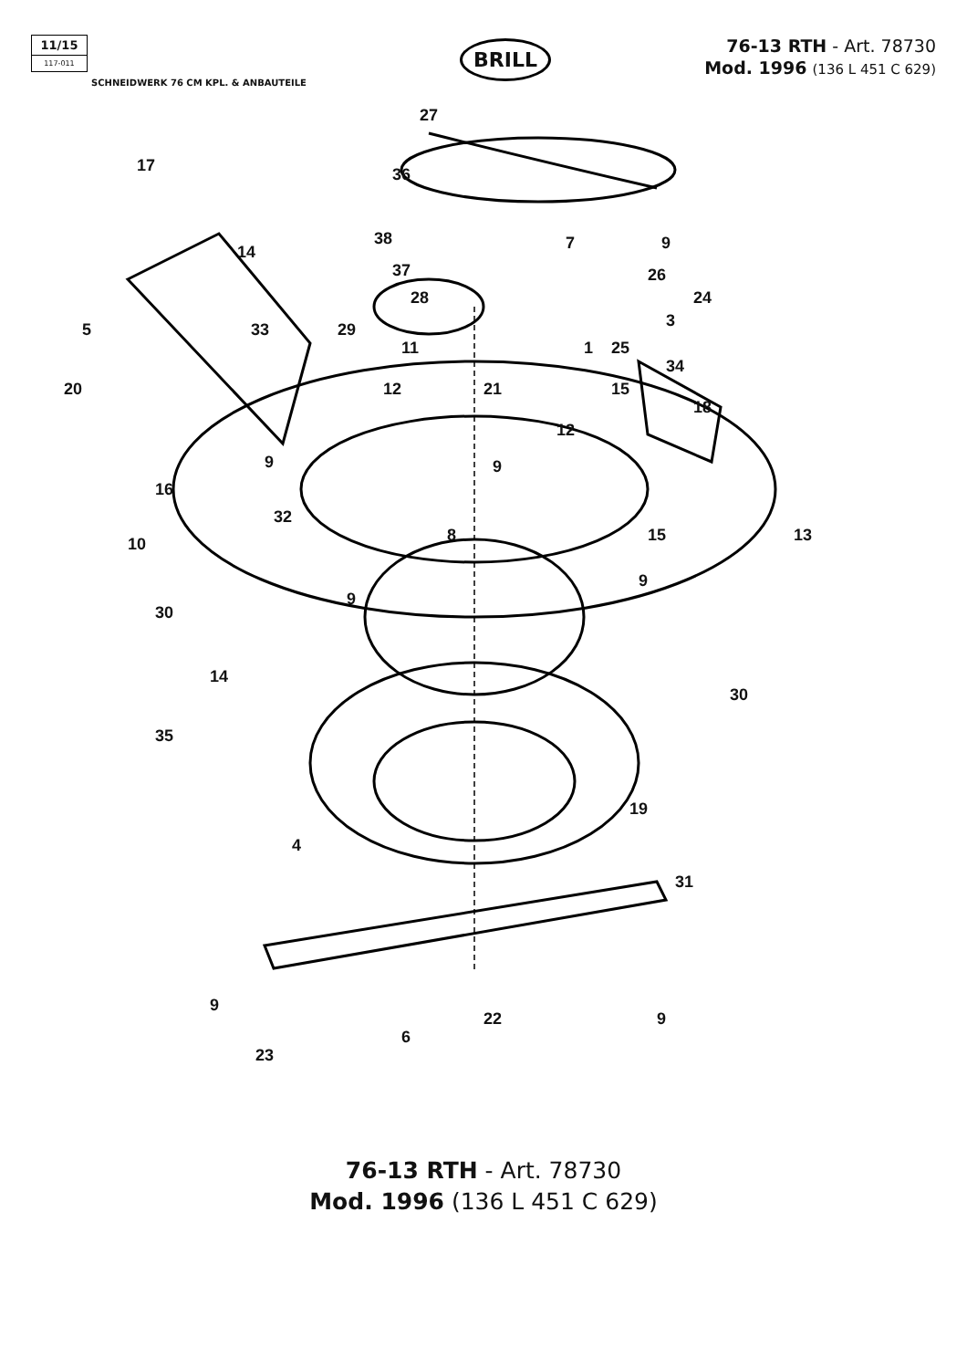11/15
117-011
SCHNEIDWERK 76 CM KPL. & ANBAUTEILE
BRILL
76-13 RTH - Art. 78730
Mod. 1996 (136 L 451 C 629)
27
17 36
38 7 9 14
37 26
28 24
5 33 29 3
11 1 25
34
20 12 21 15
18
12
9 9
16
32
8 15 13 10
9
9
30
14
30
35
19
4
31
9
9
22
6
23
76-13 RTH - Art. 78730
Mod. 1996 (136 L 451 C 629)